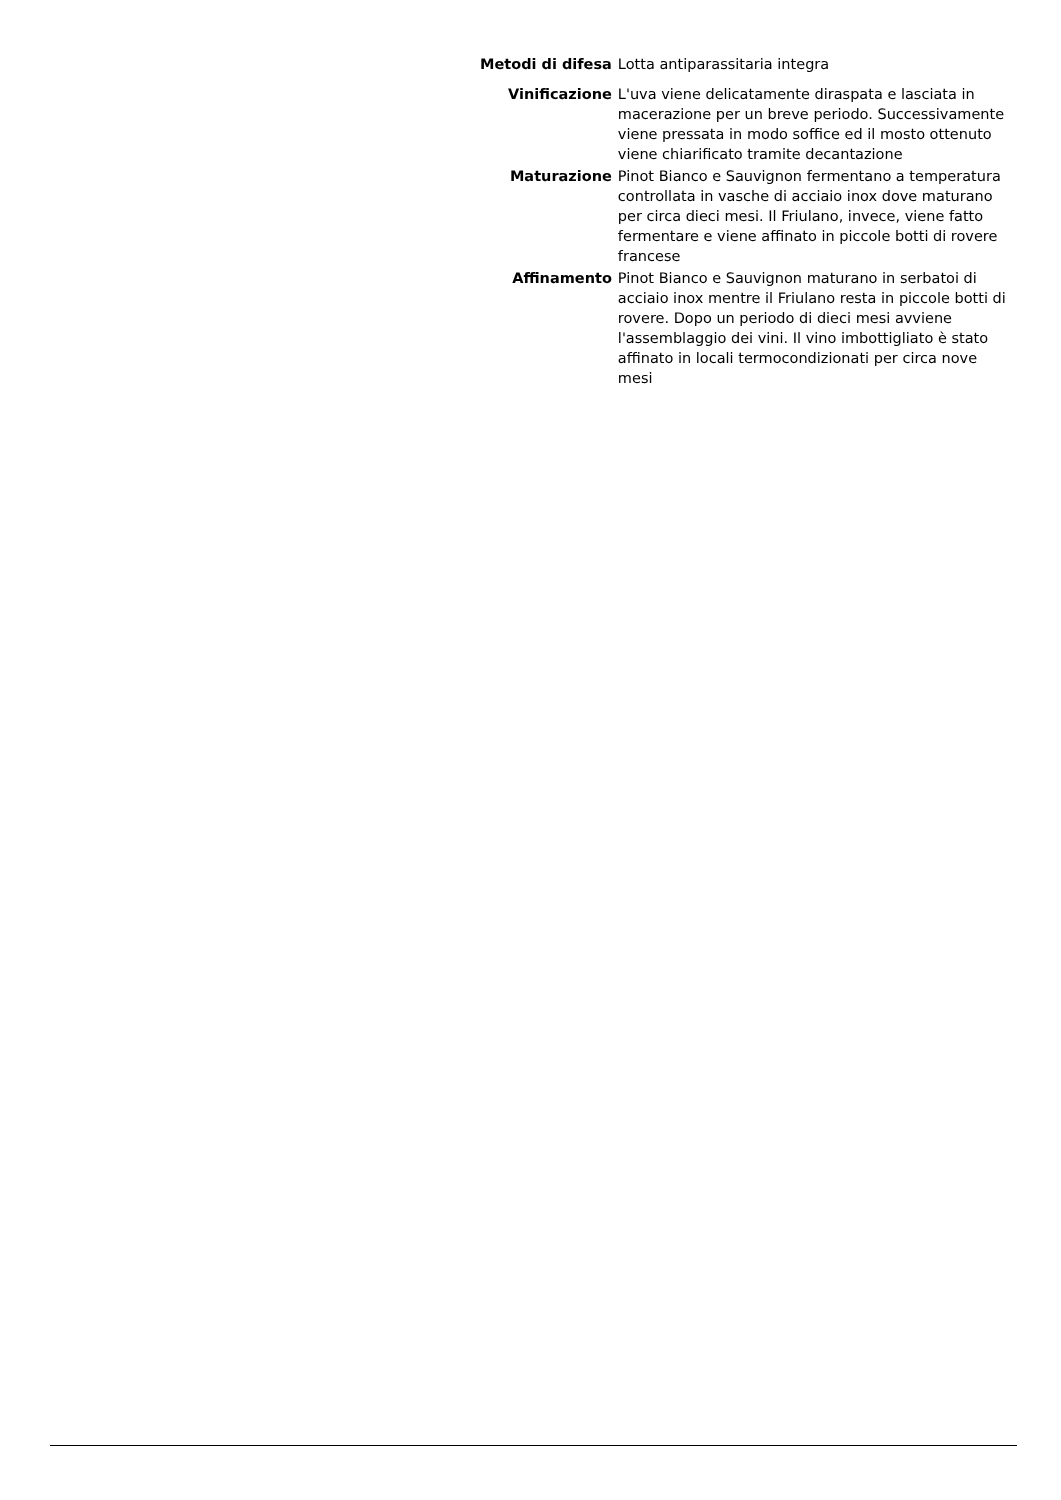| Metodi di difesa | Lotta antiparassitaria integra |
| Vinificazione | L'uva viene delicatamente diraspata e lasciata in macerazione per un breve periodo. Successivamente viene pressata in modo soffice ed il mosto ottenuto viene chiarificato tramite decantazione |
| Maturazione | Pinot Bianco e Sauvignon fermentano a temperatura controllata in vasche di acciaio inox dove maturano per circa dieci mesi. Il Friulano, invece, viene fatto fermentare e viene affinato in piccole botti di rovere francese |
| Affinamento | Pinot Bianco e Sauvignon maturano in serbatoi di acciaio inox mentre il Friulano resta in piccole botti di rovere. Dopo un periodo di dieci mesi avviene l'assemblaggio dei vini. Il vino imbottigliato è stato affinato in locali termocondizionati per circa nove mesi |